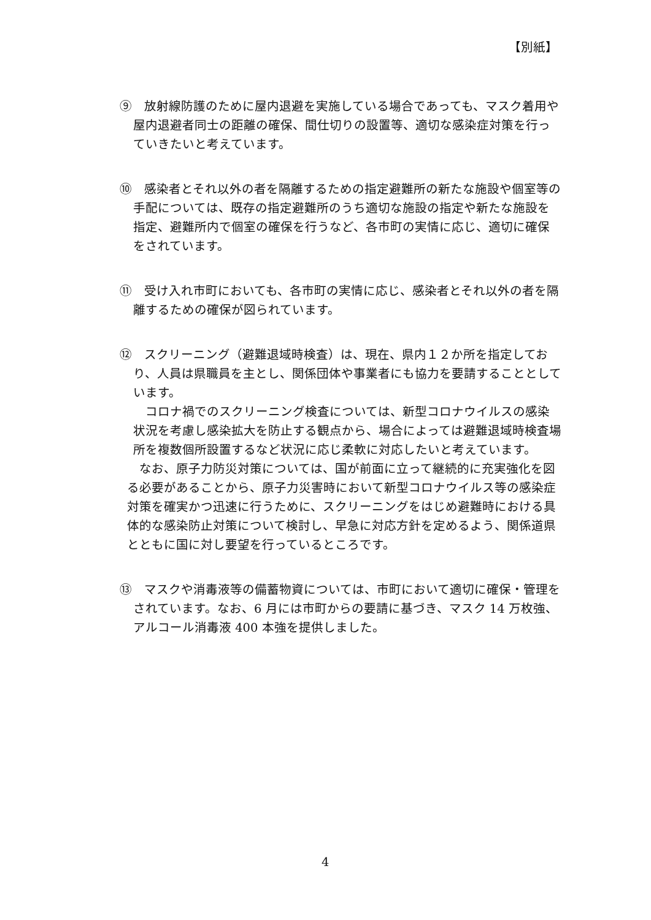【別紙】
⑨　放射線防護のために屋内退避を実施している場合であっても、マスク着用や屋内退避者同士の距離の確保、間仕切りの設置等、適切な感染症対策を行っていきたいと考えています。
⑩　感染者とそれ以外の者を隔離するための指定避難所の新たな施設や個室等の手配については、既存の指定避難所のうち適切な施設の指定や新たな施設を指定、避難所内で個室の確保を行うなど、各市町の実情に応じ、適切に確保をされています。
⑪　受け入れ市町においても、各市町の実情に応じ、感染者とそれ以外の者を隔離するための確保が図られています。
⑫　スクリーニング（避難退域時検査）は、現在、県内１２か所を指定しており、人員は県職員を主とし、関係団体や事業者にも協力を要請することとしています。
コロナ禍でのスクリーニング検査については、新型コロナウイルスの感染状況を考慮し感染拡大を防止する観点から、場合によっては避難退域時検査場所を複数個所設置するなど状況に応じ柔軟に対応したいと考えています。
なお、原子力防災対策については、国が前面に立って継続的に充実強化を図る必要があることから、原子力災害時において新型コロナウイルス等の感染症対策を確実かつ迅速に行うために、スクリーニングをはじめ避難時における具体的な感染防止対策について検討し、早急に対応方針を定めるよう、関係道県とともに国に対し要望を行っているところです。
⑬　マスクや消毒液等の備蓄物資については、市町において適切に確保・管理をされています。なお、6 月には市町からの要請に基づき、マスク 14 万枚強、アルコール消毒液 400 本強を提供しました。
4